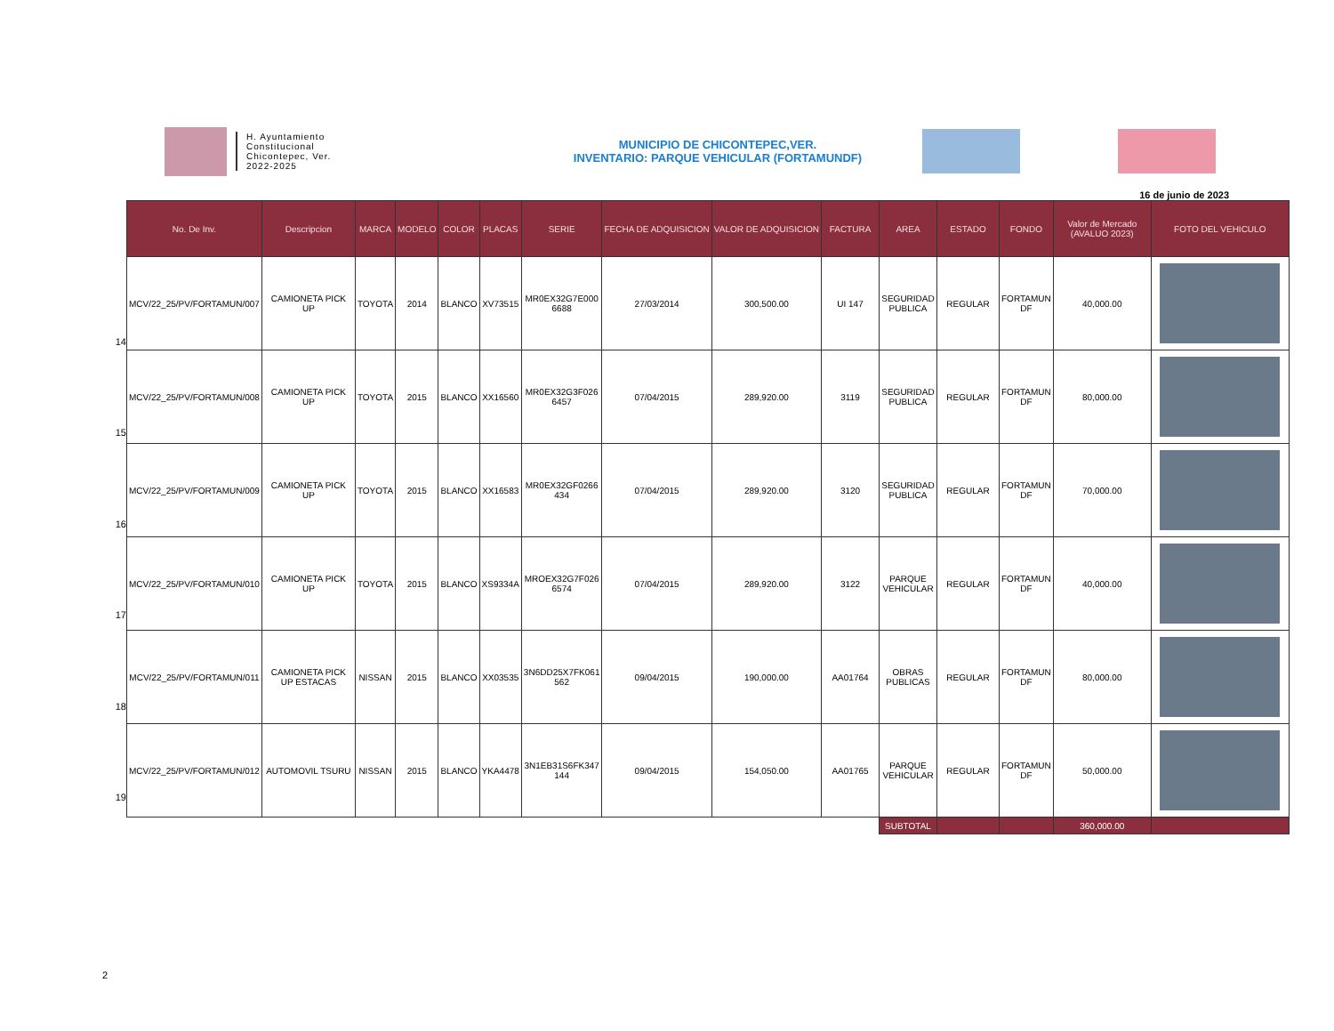H. Ayuntamiento
Constitucional
Chicontepec, Ver.
2022-2025
MUNICIPIO DE CHICONTEPEC,VER.
INVENTARIO: PARQUE VEHICULAR (FORTAMUNDF)
16 de junio de 2023
14
15
16
17
18
19
| No. De Inv. | Descripcion | MARCA | MODELO | COLOR | PLACAS | SERIE | FECHA DE ADQUISICION | VALOR DE ADQUISICION | FACTURA | AREA | ESTADO | FONDO | Valor de Mercado (AVALUO 2023) | FOTO DEL VEHICULO |
| --- | --- | --- | --- | --- | --- | --- | --- | --- | --- | --- | --- | --- | --- | --- |
| MCV/22_25/PV/FORTAMUN/007 | CAMIONETA PICK UP | TOYOTA | 2014 | BLANCO | XV73515 | MR0EX32G7E000 6688 | 27/03/2014 | 300,500.00 | UI 147 | SEGURIDAD PUBLICA | REGULAR | FORTAMUN DF | 40,000.00 | |
| MCV/22_25/PV/FORTAMUN/008 | CAMIONETA PICK UP | TOYOTA | 2015 | BLANCO | XX16560 | MR0EX32G3F026 6457 | 07/04/2015 | 289,920.00 | 3119 | SEGURIDAD PUBLICA | REGULAR | FORTAMUN DF | 80,000.00 | |
| MCV/22_25/PV/FORTAMUN/009 | CAMIONETA PICK UP | TOYOTA | 2015 | BLANCO | XX16583 | MR0EX32GF0266 434 | 07/04/2015 | 289,920.00 | 3120 | SEGURIDAD PUBLICA | REGULAR | FORTAMUN DF | 70,000.00 | |
| MCV/22_25/PV/FORTAMUN/010 | CAMIONETA PICK UP | TOYOTA | 2015 | BLANCO | XS9334A | MROEX32G7F026 6574 | 07/04/2015 | 289,920.00 | 3122 | PARQUE VEHICULAR | REGULAR | FORTAMUN DF | 40,000.00 | |
| MCV/22_25/PV/FORTAMUN/011 | CAMIONETA PICK UP ESTACAS | NISSAN | 2015 | BLANCO | XX03535 | 3N6DD25X7FK061 562 | 09/04/2015 | 190,000.00 | AA01764 | OBRAS PUBLICAS | REGULAR | FORTAMUN DF | 80,000.00 | |
| MCV/22_25/PV/FORTAMUN/012 | AUTOMOVIL TSURU | NISSAN | 2015 | BLANCO | YKA4478 | 3N1EB31S6FK347 144 | 09/04/2015 | 154,050.00 | AA01765 | PARQUE VEHICULAR | REGULAR | FORTAMUN DF | 50,000.00 | |
| | | | | | | | | | | SUBTOTAL | | | 360,000.00 | |
2